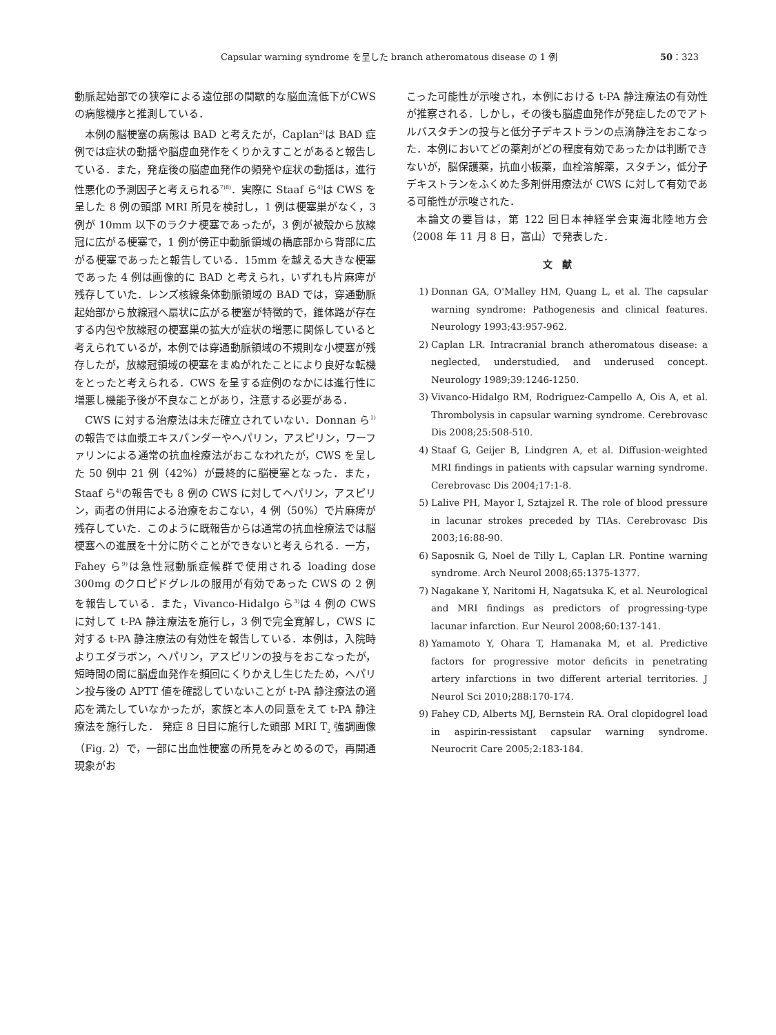Capsular warning syndrome を呈した branch atheromatous disease の 1 例 50：323
動脈起始部での狭窄による遠位部の間歇的な脳血流低下がCWS の病態機序と推測している．
本例の脳梗塞の病態は BAD と考えたが，Caplan<sup>2)</sup>は BAD 症例では症状の動揺や脳虚血発作をくりかえすことがあると報告している．また，発症後の脳虚血発作の頻発や症状の動揺は，進行性悪化の予測因子と考えられる<sup>7)8)</sup>．実際に Staaf ら<sup>4)</sup>は CWS を呈した 8 例の頭部 MRI 所見を検討し，1 例は梗塞巣がなく，3 例が 10mm 以下のラクナ梗塞であったが，3 例が被殻から放線冠に広がる梗塞で，1 例が傍正中動脈領域の橋底部から背部に広がる梗塞であったと報告している．15mm を越える大きな梗塞であった 4 例は画像的に BAD と考えられ，いずれも片麻痺が残存していた．レンズ核線条体動脈領域の BAD では，穿通動脈起始部から放線冠へ扇状に広がる梗塞が特徴的で，錐体路が存在する内包や放線冠の梗塞巣の拡大が症状の増悪に関係していると考えられているが，本例では穿通動脈領域の不規則な小梗塞が残存したが，放線冠領域の梗塞をまぬがれたことにより良好な転機をとったと考えられる．CWS を呈する症例のなかには進行性に増悪し機能予後が不良なことがあり，注意する必要がある．
CWS に対する治療法は未だ確立されていない．Donnan ら<sup>1)</sup>の報告では血漿エキスパンダーやヘパリン，アスピリン，ワーファリンによる通常の抗血栓療法がおこなわれたが，CWS を呈した 50 例中 21 例（42%）が最終的に脳梗塞となった．また，Staaf ら<sup>4)</sup>の報告でも 8 例の CWS に対してヘパリン，アスピリン，両者の併用による治療をおこない，4 例（50%）で片麻痺が残存していた．このように既報告からは通常の抗血栓療法では脳梗塞への進展を十分に防ぐことができないと考えられる．一方，Fahey ら<sup>9)</sup>は急性冠動脈症候群で使用される loading dose 300mg のクロピドグレルの服用が有効であった CWS の 2 例を報告している．また，Vivanco-Hidalgo ら<sup>3)</sup>は 4 例の CWS に対して t-PA 静注療法を施行し，3 例で完全寛解し，CWS に対する t-PA 静注療法の有効性を報告している．本例は，入院時よりエダラボン，ヘパリン，アスピリンの投与をおこなったが，短時間の間に脳虚血発作を頻回にくりかえし生じたため，ヘパリン投与後の APTT 値を確認していないことが t-PA 静注療法の適応を満たしていなかったが，家族と本人の同意をえて t-PA 静注療法を施行した． 発症 8 日目に施行した頭部 MRI T<sub>2</sub> 強調画像（Fig. 2）で，一部に出血性梗塞の所見をみとめるので，再開通現象がお
こった可能性が示唆され，本例における t-PA 静注療法の有効性が推察される．しかし，その後も脳虚血発作が発症したのでアトルバスタチンの投与と低分子デキストランの点滴静注をおこなった．本例においてどの薬剤がどの程度有効であったかは判断できないが，脳保護薬，抗血小板薬，血栓溶解薬，スタチン，低分子デキストランをふくめた多剤併用療法が CWS に対して有効である可能性が示唆された．
本論文の要旨は，第 122 回日本神経学会東海北陸地方会（2008 年 11 月 8 日，富山）で発表した．
文　献
1) Donnan GA, O'Malley HM, Quang L, et al. The capsular warning syndrome: Pathogenesis and clinical features. Neurology 1993;43:957-962.
2) Caplan LR. Intracranial branch atheromatous disease: a neglected, understudied, and underused concept. Neurology 1989;39:1246-1250.
3) Vivanco-Hidalgo RM, Rodriguez-Campello A, Ois A, et al. Thrombolysis in capsular warning syndrome. Cerebrovasc Dis 2008;25:508-510.
4) Staaf G, Geijer B, Lindgren A, et al. Diffusion-weighted MRI findings in patients with capsular warning syndrome. Cerebrovasc Dis 2004;17:1-8.
5) Lalive PH, Mayor I, Sztajzel R. The role of blood pressure in lacunar strokes preceded by TIAs. Cerebrovasc Dis 2003;16:88-90.
6) Saposnik G, Noel de Tilly L, Caplan LR. Pontine warning syndrome. Arch Neurol 2008;65:1375-1377.
7) Nagakane Y, Naritomi H, Nagatsuka K, et al. Neurological and MRI findings as predictors of progressing-type lacunar infarction. Eur Neurol 2008;60:137-141.
8) Yamamoto Y, Ohara T, Hamanaka M, et al. Predictive factors for progressive motor deficits in penetrating artery infarctions in two different arterial territories. J Neurol Sci 2010;288:170-174.
9) Fahey CD, Alberts MJ, Bernstein RA. Oral clopidogrel load in aspirin-ressistant capsular warning syndrome. Neurocrit Care 2005;2:183-184.